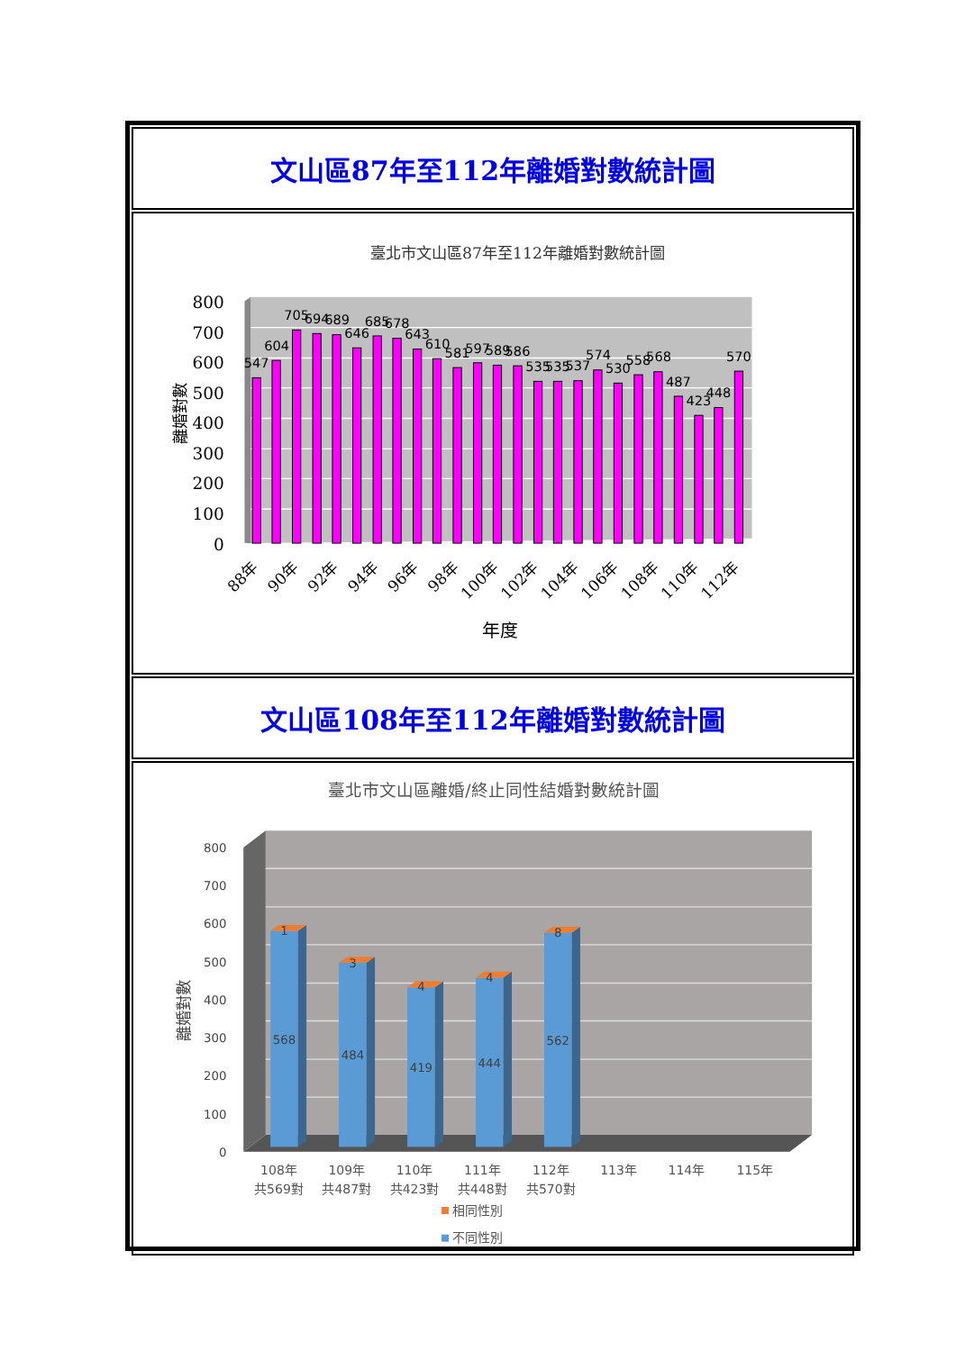文山區87年至112年離婚對數統計圖
臺北市文山區87年至112年離婚對數統計圖
800
700
600
500
400
300
200
100
0
離婚對數
547
604
705
694
689
646
685
678
643
610
581
597
589
586
535
535
537
574
530
558
568
487
423
448
570
88年
90年
92年
94年
96年
98年
100年
102年
104年
106年
108年
110年
112年
年度
文山區108年至112年離婚對數統計圖
臺北市文山區離婚/終止同性結婚對數統計圖
800
700
600
500
400
300
200
100
0
離婚對數
1
568
3
484
4
419
4
444
8
562
108年
共569對
109年
共487對
110年
共423對
111年
共448對
112年
共570對
113年
114年
115年
相同性別
不同性別